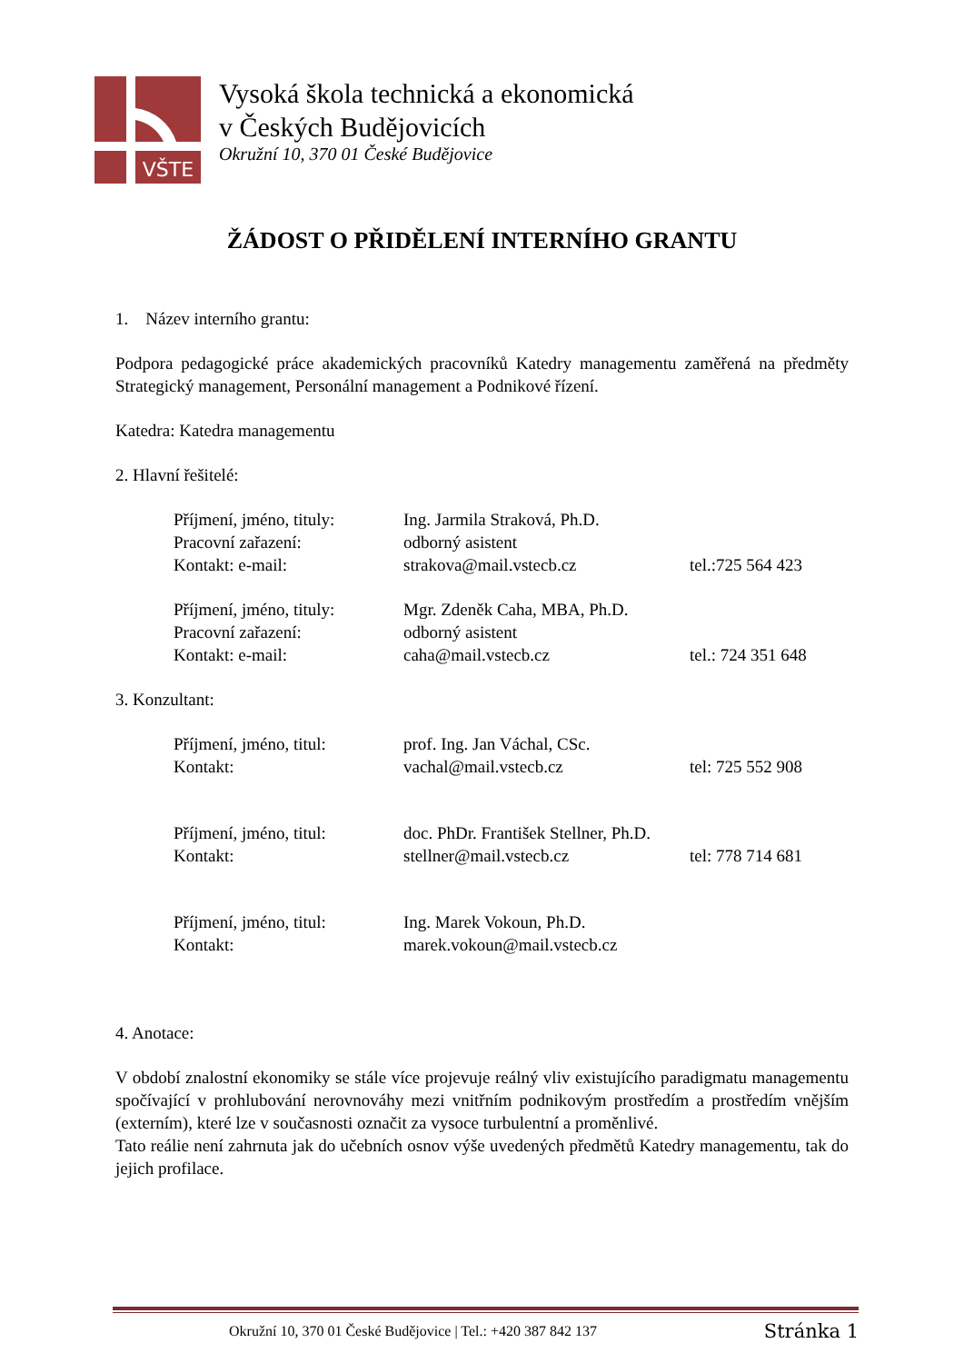VŠTE
Vysoká škola technická a ekonomická
v Českých Budějovicích
Okružní 10, 370 01 České Budějovice
ŽÁDOST O PŘIDĚLENÍ INTERNÍHO GRANTU
1. Název interního grantu:
Podpora pedagogické práce akademických pracovníků Katedry managementu zaměřená na předměty Strategický management, Personální management a Podnikové řízení.
Katedra: Katedra managementu
2. Hlavní řešitelé:
Příjmení, jméno, tituly:
Ing. Jarmila Straková, Ph.D.
Pracovní zařazení:
odborný asistent
Kontakt: e-mail:
strakova@mail.vstecb.cz
tel.:725 564 423
Příjmení, jméno, tituly:
Mgr. Zdeněk Caha, MBA, Ph.D.
Pracovní zařazení:
odborný asistent
Kontakt: e-mail:
caha@mail.vstecb.cz
tel.: 724 351 648
3. Konzultant:
Příjmení, jméno, titul:
prof. Ing. Jan Váchal, CSc.
Kontakt:
vachal@mail.vstecb.cz
tel: 725 552 908
Příjmení, jméno, titul:
doc. PhDr. František Stellner, Ph.D.
Kontakt:
stellner@mail.vstecb.cz
tel: 778 714 681
Příjmení, jméno, titul:
Ing. Marek Vokoun, Ph.D.
Kontakt:
marek.vokoun@mail.vstecb.cz
4. Anotace:
V období znalostní ekonomiky se stále více projevuje reálný vliv existujícího paradigmatu managementu spočívající v prohlubování nerovnováhy mezi vnitřním podnikovým prostředím a prostředím vnějším (externím), které lze v současnosti označit za vysoce turbulentní a proměnlivé.
Tato reálie není zahrnuta jak do učebních osnov výše uvedených předmětů Katedry managementu, tak do jejich profilace.
Okružní 10, 370 01 České Budějovice | Tel.: +420 387 842 137 Stránka 1